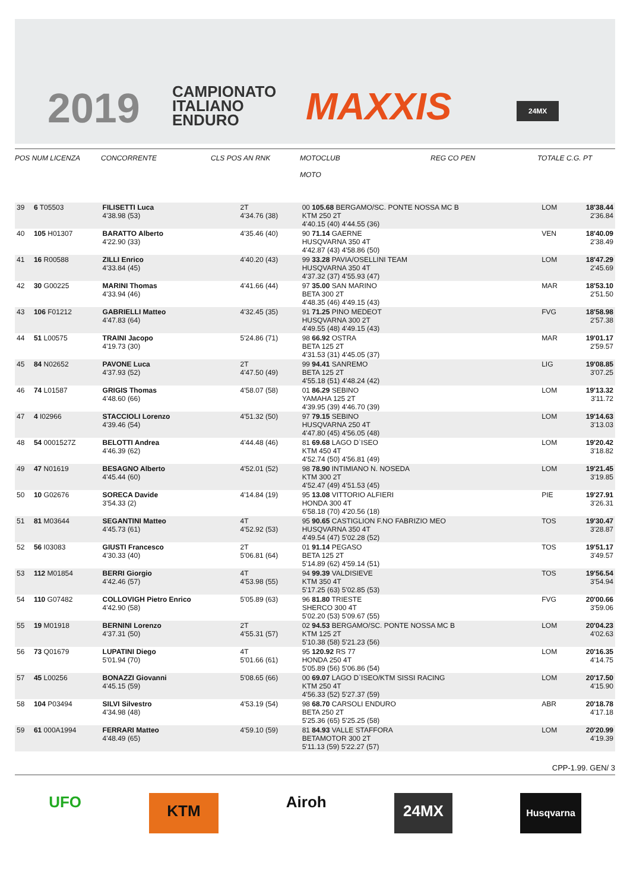2019
CAMPIONATO
ITALIANO
ENDURO
MAXXIS 24MX
POS NUM LICENZA CONCORRENTE CLS POS AN RNK MOTOCLUB
MOTO REG CO PEN TOTALE C.G. PT
| 39 | 6 T05503 | FILISETTI Luca 4'38.98 (53) | 2T 4'34.76 (38) | 00 105.68 BERGAMO/SC. PONTE NOSSA MC B KTM 250 2T 4'40.15 (40) 4'44.55 (36) | LOM | 18'38.44 2'36.84 |
| 40 | 105 H01307 | BARATTO Alberto 4'22.90 (33) | 4'35.46 (40) | 90 71.14 GAERNE HUSQVARNA 350 4T 4'42.87 (43) 4'58.86 (50) | VEN | 18'40.09 2'38.49 |
| 41 | 16 R00588 | ZILLI Enrico 4'33.84 (45) | 4'40.20 (43) | 99 33.28 PAVIA/OSELLINI TEAM HUSQVARNA 350 4T 4'37.32 (37) 4'55.93 (47) | LOM | 18'47.29 2'45.69 |
| 42 | 30 G00225 | MARINI Thomas 4'33.94 (46) | 4'41.66 (44) | 97 35.00 SAN MARINO BETA 300 2T 4'48.35 (46) 4'49.15 (43) | MAR | 18'53.10 2'51.50 |
| 43 | 106 F01212 | GABRIELLI Matteo 4'47.83 (64) | 4'32.45 (35) | 91 71.25 PINO MEDEOT HUSQVARNA 300 2T 4'49.55 (48) 4'49.15 (43) | FVG | 18'58.98 2'57.38 |
| 44 | 51 L00575 | TRAINI Jacopo 4'19.73 (30) | 5'24.86 (71) | 98 66.92 OSTRA BETA 125 2T 4'31.53 (31) 4'45.05 (37) | MAR | 19'01.17 2'59.57 |
| 45 | 84 N02652 | PAVONE Luca 4'37.93 (52) | 2T 4'47.50 (49) | 99 94.41 SANREMO BETA 125 2T 4'55.18 (51) 4'48.24 (42) | LIG | 19'08.85 3'07.25 |
| 46 | 74 L01587 | GRIGIS Thomas 4'48.60 (66) | 4'58.07 (58) | 01 86.29 SEBINO YAMAHA 125 2T 4'39.95 (39) 4'46.70 (39) | LOM | 19'13.32 3'11.72 |
| 47 | 4 I02966 | STACCIOLI Lorenzo 4'39.46 (54) | 4'51.32 (50) | 97 79.15 SEBINO HUSQVARNA 250 4T 4'47.80 (45) 4'56.05 (48) | LOM | 19'14.63 3'13.03 |
| 48 | 54 0001527Z | BELOTTI Andrea 4'46.39 (62) | 4'44.48 (46) | 81 69.68 LAGO D`ISEO KTM 450 4T 4'52.74 (50) 4'56.81 (49) | LOM | 19'20.42 3'18.82 |
| 49 | 47 N01619 | BESAGNO Alberto 4'45.44 (60) | 4'52.01 (52) | 98 78.90 INTIMIANO N. NOSEDA KTM 300 2T 4'52.47 (49) 4'51.53 (45) | LOM | 19'21.45 3'19.85 |
| 50 | 10 G02676 | SORECA Davide 3'54.33 (2) | 4'14.84 (19) | 95 13.08 VITTORIO ALFIERI HONDA 300 4T 6'58.18 (70) 4'20.56 (18) | PIE | 19'27.91 3'26.31 |
| 51 | 81 M03644 | SEGANTINI Matteo 4'45.73 (61) | 4T 4'52.92 (53) | 95 90.65 CASTIGLION F.NO FABRIZIO MEO HUSQVARNA 350 4T 4'49.54 (47) 5'02.28 (52) | TOS | 19'30.47 3'28.87 |
| 52 | 56 I03083 | GIUSTI Francesco 4'30.33 (40) | 2T 5'06.81 (64) | 01 91.14 PEGASO BETA 125 2T 5'14.89 (62) 4'59.14 (51) | TOS | 19'51.17 3'49.57 |
| 53 | 112 M01854 | BERRI Giorgio 4'42.46 (57) | 4T 4'53.98 (55) | 94 99.39 VALDISIEVE KTM 350 4T 5'17.25 (63) 5'02.85 (53) | TOS | 19'56.54 3'54.94 |
| 54 | 110 G07482 | COLLOVIGH Pietro Enrico 4'42.90 (58) | 5'05.89 (63) | 96 81.80 TRIESTE SHERCO 300 4T 5'02.20 (53) 5'09.67 (55) | FVG | 20'00.66 3'59.06 |
| 55 | 19 M01918 | BERNINI Lorenzo 4'37.31 (50) | 2T 4'55.31 (57) | 02 94.53 BERGAMO/SC. PONTE NOSSA MC B KTM 125 2T 5'10.38 (58) 5'21.23 (56) | LOM | 20'04.23 4'02.63 |
| 56 | 73 Q01679 | LUPATINI Diego 5'01.94 (70) | 4T 5'01.66 (61) | 95 120.92 RS 77 HONDA 250 4T 5'05.89 (56) 5'06.86 (54) | LOM | 20'16.35 4'14.75 |
| 57 | 45 L00256 | BONAZZI Giovanni 4'45.15 (59) | 5'08.65 (66) | 00 69.07 LAGO D`ISEO/KTM SISSI RACING KTM 250 4T 4'56.33 (52) 5'27.37 (59) | LOM | 20'17.50 4'15.90 |
| 58 | 104 P03494 | SILVI Silvestro 4'34.98 (48) | 4'53.19 (54) | 98 68.70 CARSOLI ENDURO BETA 250 2T 5'25.36 (65) 5'25.25 (58) | ABR | 20'18.78 4'17.18 |
| 59 | 61 000A1994 | FERRARI Matteo 4'48.49 (65) | 4'59.10 (59) | 81 84.93 VALLE STAFFORA BETAMOTOR 300 2T 5'11.13 (59) 5'22.27 (57) | LOM | 20'20.99 4'19.39 |
CPP-1.99. GEN/ 3
UFO KTM Airoh 24MX Husqvarna